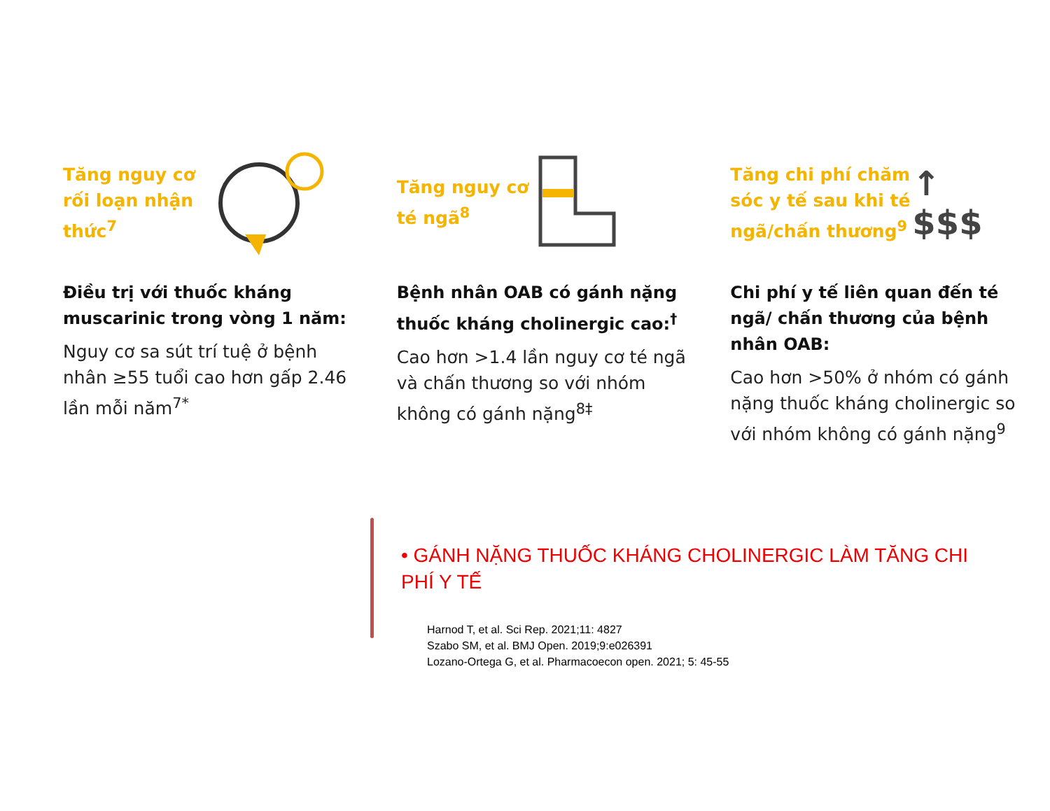Tăng nguy cơ rối loạn nhận thức<sup>7</sup>
Điều trị với thuốc kháng muscarinic trong vòng 1 năm:
Nguy cơ sa sút trí tuệ ở bệnh nhân ≥55 tuổi cao hơn gấp 2.46 lần mỗi năm<sup>7*</sup>
Tăng nguy cơ té ngã<sup>8</sup>
Bệnh nhân OAB có gánh nặng thuốc kháng cholinergic cao:<sup>†</sup>
Cao hơn >1.4 lần nguy cơ té ngã và chấn thương so với nhóm không có gánh nặng<sup>8‡</sup>
Tăng chi phí chăm sóc y tế sau khi té ngã/chấn thương<sup>9</sup>
↑
$$$
Chi phí y tế liên quan đến té ngã/ chấn thương của bệnh nhân OAB:
Cao hơn >50% ở nhóm có gánh nặng thuốc kháng cholinergic so với nhóm không có gánh nặng<sup>9</sup>
• GÁNH NẶNG THUỐC KHÁNG CHOLINERGIC LÀM TĂNG CHI PHÍ Y TẾ
Harnod T, et al. Sci Rep. 2021;11: 4827
Szabo SM, et al. BMJ Open. 2019;9:e026391
Lozano-Ortega G, et al. Pharmacoecon open. 2021; 5: 45-55